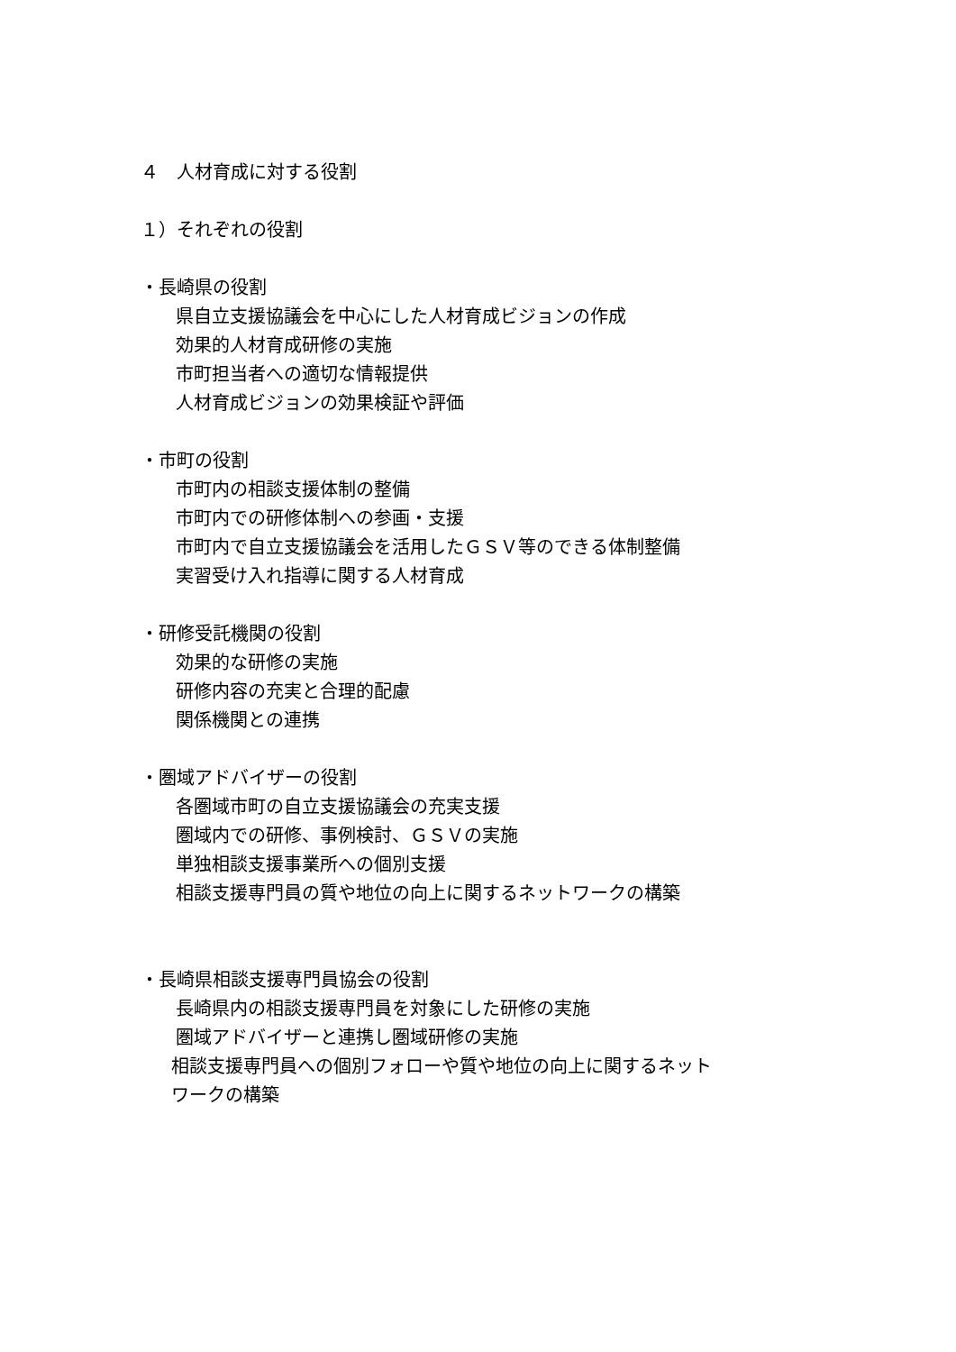４　人材育成に対する役割
１）それぞれの役割
・長崎県の役割
県自立支援協議会を中心にした人材育成ビジョンの作成
効果的人材育成研修の実施
市町担当者への適切な情報提供
人材育成ビジョンの効果検証や評価
・市町の役割
市町内の相談支援体制の整備
市町内での研修体制への参画・支援
市町内で自立支援協議会を活用したＧＳＶ等のできる体制整備
実習受け入れ指導に関する人材育成
・研修受託機関の役割
効果的な研修の実施
研修内容の充実と合理的配慮
関係機関との連携
・圏域アドバイザーの役割
各圏域市町の自立支援協議会の充実支援
圏域内での研修、事例検討、ＧＳＶの実施
単独相談支援事業所への個別支援
相談支援専門員の質や地位の向上に関するネットワークの構築
・長崎県相談支援専門員協会の役割
長崎県内の相談支援専門員を対象にした研修の実施
圏域アドバイザーと連携し圏域研修の実施
相談支援専門員への個別フォローや質や地位の向上に関するネットワークの構築